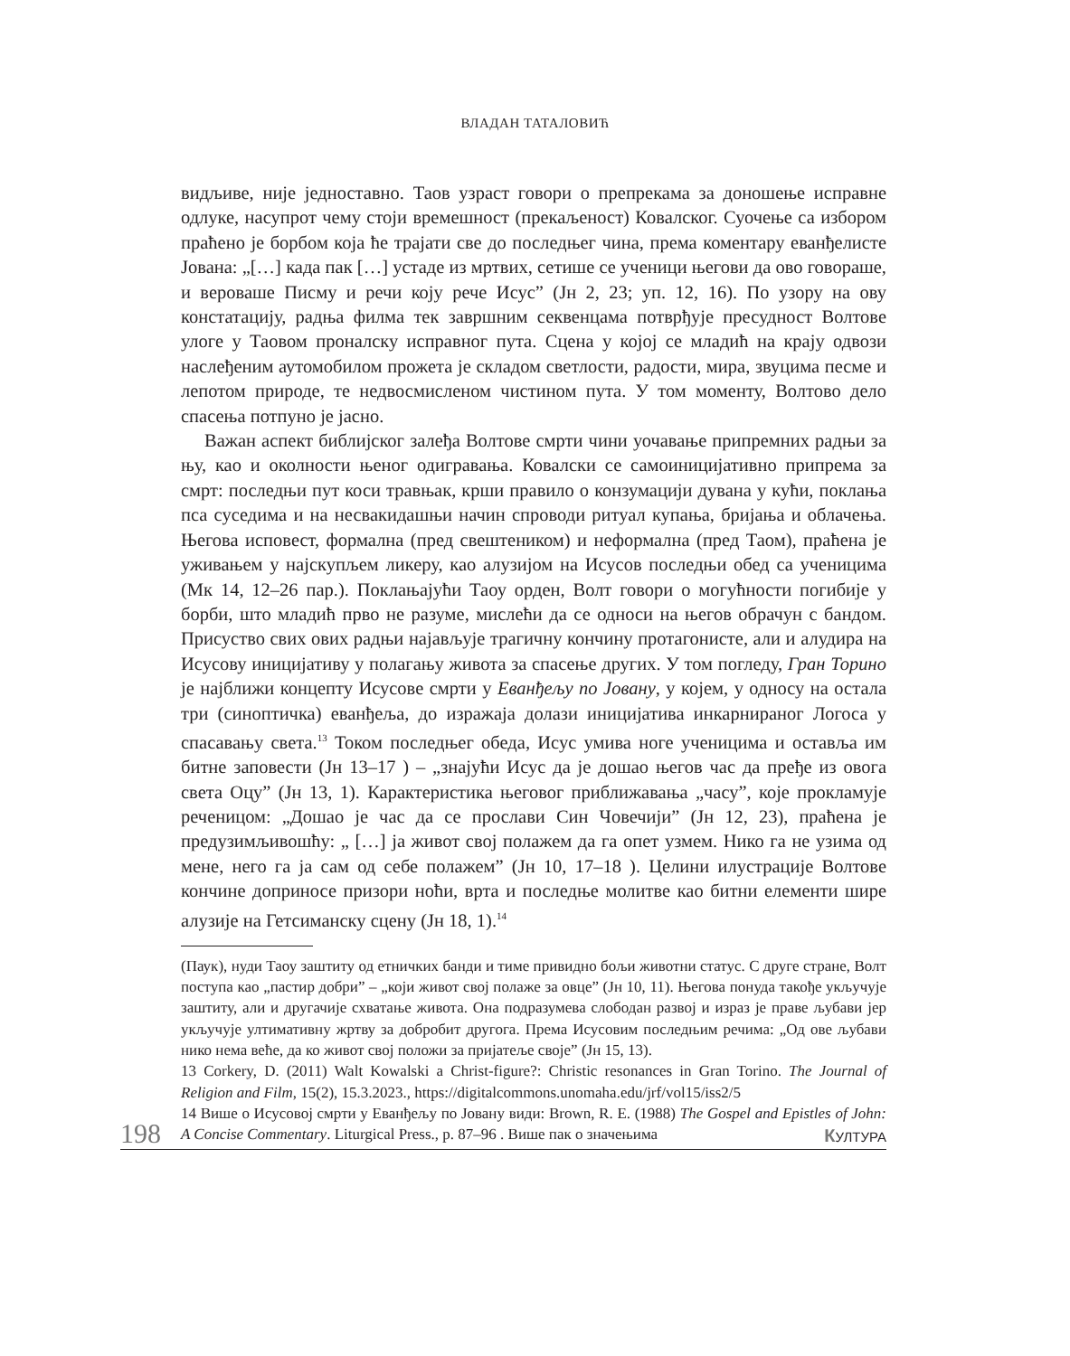ВЛАДАН ТАТАЛОВИЋ
видљиве, није једноставно. Таов узраст говори о препрекама за доношење исправне одлуке, насупрот чему стоји времешност (прекаљеност) Ковалског. Суочење са избором праћено је борбом која ће трајати све до последњег чина, према коментару еванђелисте Јована: „[…] када пак […] устаде из мртвих, сетише се ученици његови да ово говораше, и вероваше Писму и речи коју рече Исус” (Јн 2, 23; уп. 12, 16). По узору на ову констатацију, радња филма тек завршним секвенцама потврђује пресудност Волтове улоге у Таовом проналску исправног пута. Сцена у којој се младић на крају одвози наслеђеним аутомобилом прожета је складом светлости, радости, мира, звуцима песме и лепотом природе, те недвосмисленом чистином пута. У том моменту, Волтово дело спасења потпуно је јасно.
Важан аспект библијског залеђа Волтове смрти чини уочавање припремних радњи за њу, као и околности њеног одигравања. Ковалски се самоиницијативно припрема за смрт: последњи пут коси травњак, крши правило о конзумацији дувана у кући, поклања пса суседима и на несвакидашњи начин спроводи ритуал купања, бријања и облачења. Његова исповест, формална (пред свештеником) и неформална (пред Таом), праћена је уживањем у најскупљем ликеру, као алузијом на Исусов последњи обед са ученицима (Мк 14, 12–26 пар.). Поклањајући Таоу орден, Волт говори о могућности погибије у борби, што младић прво не разуме, мислећи да се односи на његов обрачун с бандом. Присуство свих ових радњи најављује трагичну кончину протагонисте, али и алудира на Исусову иницијативу у полагању живота за спасење других. У том погледу, Гран Торино је најближи концепту Исусове смрти у Еванђељу по Јовану, у којем, у односу на остала три (синоптичка) еванђеља, до изражаја долази иницијатива инкарнираног Логоса у спасавању света.<sup>13</sup> Током последњег обеда, Исус умива ноге ученицима и оставља им битне заповести (Јн 13–17 ) – „знајући Исус да је дошао његов час да пређе из овога света Оцу” (Јн 13, 1). Карактеристика његовог приближавања „часу”, које прокламује реченицом: „Дошао је час да се прослави Син Човечији” (Јн 12, 23), праћена је предузимљивошћу: „ […] ја живот свој полажем да га опет узмем. Нико га не узима од мене, него га ја сам од себе полажем” (Јн 10, 17–18 ). Целини илустрације Волтове кончине доприносе призори ноћи, врта и последње молитве као битни елементи шире алузије на Гетсиманску сцену (Јн 18, 1).<sup>14</sup>
(Паук), нуди Таоу заштиту од етничких банди и тиме привидно бољи животни статус. С друге стране, Волт поступа као „пастир добри” – „који живот свој полаже за овце” (Јн 10, 11). Његова понуда такође укључује заштиту, али и другачије схватање живота. Она подразумева слободан развој и израз је праве љубави јер укључује ултимативну жртву за добробит другога. Према Исусовим последњим речима: „Од ове љубави нико нема веће, да ко живот свој положи за пријатеље своје” (Јн 15, 13).
13 Corkery, D. (2011) Walt Kowalski a Christ-figure?: Christic resonances in Gran Torino. The Journal of Religion and Film, 15(2), 15.3.2023., https://digitalcommons.unomaha.edu/jrf/vol15/iss2/5
14 Више о Исусовој смрти у Еванђељу по Јовану види: Brown, R. E. (1988) The Gospel and Epistles of John: A Concise Commentary. Liturgical Press., p. 87–96 . Више пак о значењима
198 КУЛТУРА